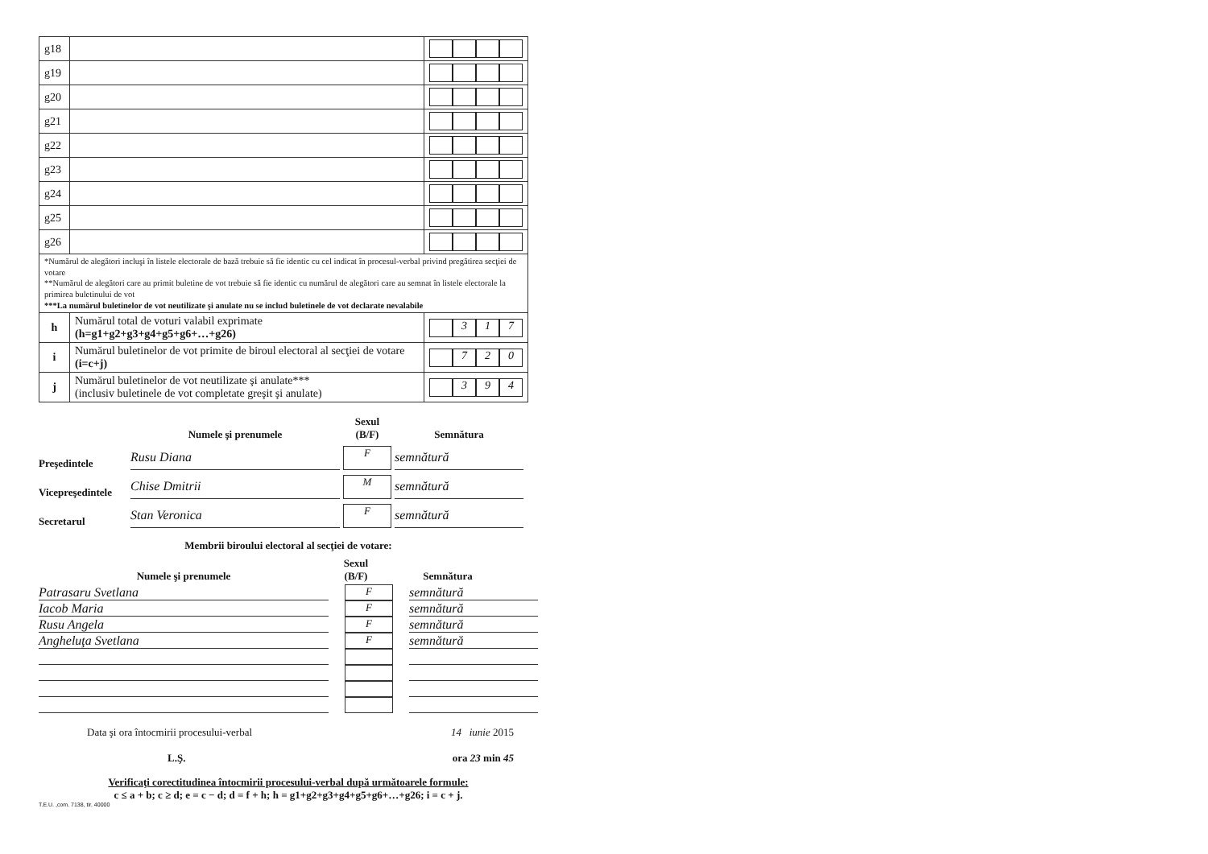| g18 | | |
| g19 | | |
| g20 | | |
| g21 | | |
| g22 | | |
| g23 | | |
| g24 | | |
| g25 | | |
| g26 | | |
| *Numărul de alegători incluşi în listele electorale de bază trebuie să fie identic cu cel indicat în procesul-verbal privind pregătirea secţiei de votare **Numărul de alegători care au primit buletine de vot trebuie să fie identic cu numărul de alegători care au semnat în listele electorale la primirea buletinului de vot ***La numărul buletinelor de vot neutilizate şi anulate nu se includ buletinele de vot declarate nevalabile | | |
| h | Numărul total de voturi valabil exprimate (h=g1+g2+g3+g4+g5+g6+…+g26) | 3 1 7 |
| i | Numărul buletinelor de vot primite de biroul electoral al secţiei de votare (i=c+j) | 7 2 0 |
| j | Numărul buletinelor de vot neutilizate şi anulate*** (inclusiv buletinele de vot completate greşit şi anulate) | 3 9 4 |
Numele şi prenumele Sexul
(B/F) Semnătura
Preşedintele
Rusu Diana
F
semnătură
Vicepreşedintele
Chise Dmitrii
M
semnătură
Secretarul
Stan Veronica
F
semnătură
Membrii biroului electoral al secţiei de votare:
Numele şi prenumele Sexul
(B/F) Semnătura
Patrasaru Svetlana
F
semnătură
Iacob Maria
F
semnătură
Rusu Angela
F
semnătură
Angheluţa Svetlana
F
semnătură
Data şi ora întocmirii procesului-verbal 14 iunie 2015
L.Ş. ora 23 min 45
Verificaţi corectitudinea întocmirii procesului-verbal după următoarele formule:
c ≤ a + b; c ≥ d; e = c − d; d = f + h; h = g1+g2+g3+g4+g5+g6+…+g26; i = c + j.
T.E.U. ,com. 7138, tir. 40000